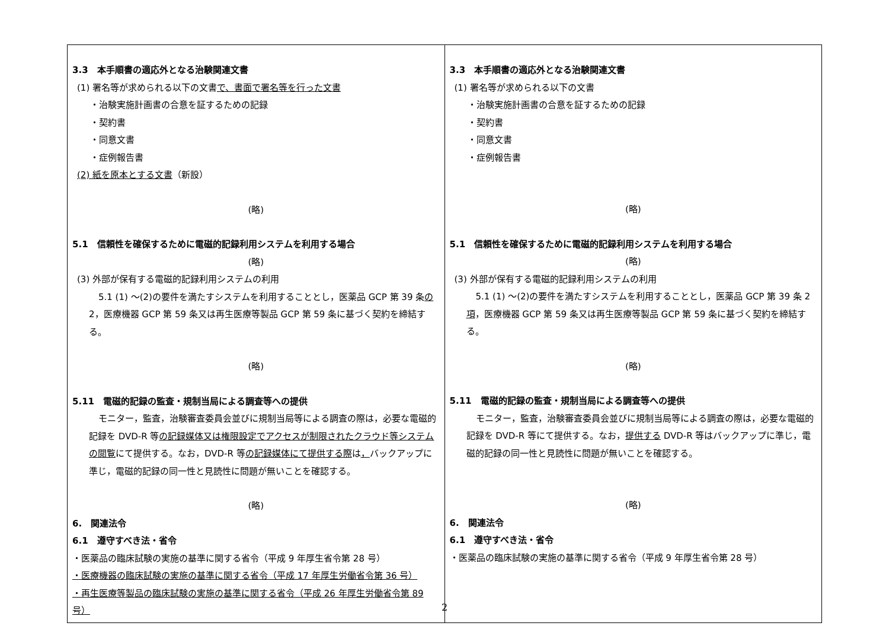| 3.3 本手順書の適応外となる治験関連文書 (1) 署名等が求められる以下の文書 で、書面で署名等を行った文書 ・治験実施計画書の合意を証するための記録 ・契約書 ・同意文書 ・症例報告書 (2) 紙を原本とする文書 （新設） (略) 5.1 信頼性を確保するために電磁的記録利用システムを利用する場合 (略) (3) 外部が保有する電磁的記録利用システムの利用 5.1 (1) ～(2)の要件を満たすシステムを利用することとし，医薬品 GCP 第 39 条 の 2，医療機器 GCP 第 59 条又は再生医療等製品 GCP 第 59 条に基づく契約を締結する。 (略) 5.11 電磁的記録の監査・規制当局による調査等への提供 モニター，監査，治験審査委員会並びに規制当局等による調査の際は，必要な電磁的記録を DVD-R 等 の記録媒体又は権限設定でアクセスが制限されたクラウド等システムの閲覧 にて提供する。なお，DVD-R 等 の記録媒体にて提供する際 は ， バックアップに準じ，電磁的記録の同一性と見読性に問題が無いことを確認する。 (略) 6. 関連法令 6.1 遵守すべき法・省令 ・医薬品の臨床試験の実施の基準に関する省令（平成 9 年厚生省令第 28 号） ・医療機器の臨床試験の実施の基準に関する省令（平成 17 年厚生労働省令第 36 号） ・再生医療等製品の臨床試験の実施の基準に関する省令（平成 26 年厚生労働省令第 89 号） | 3.3 本手順書の適応外となる治験関連文書 (1) 署名等が求められる以下の文書 ・治験実施計画書の合意を証するための記録 ・契約書 ・同意文書 ・症例報告書 (略) 5.1 信頼性を確保するために電磁的記録利用システムを利用する場合 (略) (3) 外部が保有する電磁的記録利用システムの利用 5.1 (1) ～(2)の要件を満たすシステムを利用することとし，医薬品 GCP 第 39 条 2 項 ，医療機器 GCP 第 59 条又は再生医療等製品 GCP 第 59 条に基づく契約を締結する。 (略) 5.11 電磁的記録の監査・規制当局による調査等への提供 モニター，監査，治験審査委員会並びに規制当局等による調査の際は，必要な電磁的記録を DVD-R 等にて提供する。なお， 提供する DVD-R 等はバックアップに準じ，電磁的記録の同一性と見読性に問題が無いことを確認する。 (略) 6. 関連法令 6.1 遵守すべき法・省令 ・医薬品の臨床試験の実施の基準に関する省令（平成 9 年厚生省令第 28 号） |
2